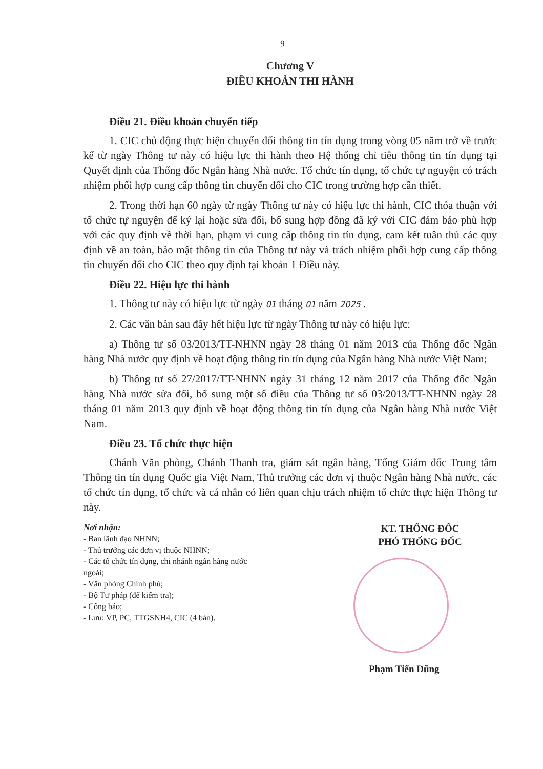9
Chương V
ĐIỀU KHOẢN THI HÀNH
Điều 21. Điều khoản chuyển tiếp
1. CIC chủ động thực hiện chuyển đổi thông tin tín dụng trong vòng 05 năm trở về trước kể từ ngày Thông tư này có hiệu lực thi hành theo Hệ thống chỉ tiêu thông tin tín dụng tại Quyết định của Thống đốc Ngân hàng Nhà nước. Tổ chức tín dụng, tổ chức tự nguyện có trách nhiệm phối hợp cung cấp thông tin chuyển đổi cho CIC trong trường hợp cần thiết.
2. Trong thời hạn 60 ngày từ ngày Thông tư này có hiệu lực thi hành, CIC thỏa thuận với tổ chức tự nguyện để ký lại hoặc sửa đổi, bổ sung hợp đồng đã ký với CIC đảm bảo phù hợp với các quy định về thời hạn, phạm vi cung cấp thông tin tín dụng, cam kết tuân thủ các quy định về an toàn, bảo mật thông tin của Thông tư này và trách nhiệm phối hợp cung cấp thông tin chuyển đổi cho CIC theo quy định tại khoản 1 Điều này.
Điều 22. Hiệu lực thi hành
1. Thông tư này có hiệu lực từ ngày 01 tháng 01 năm 2025 .
2. Các văn bản sau đây hết hiệu lực từ ngày Thông tư này có hiệu lực:
a) Thông tư số 03/2013/TT-NHNN ngày 28 tháng 01 năm 2013 của Thống đốc Ngân hàng Nhà nước quy định về hoạt động thông tin tín dụng của Ngân hàng Nhà nước Việt Nam;
b) Thông tư số 27/2017/TT-NHNN ngày 31 tháng 12 năm 2017 của Thống đốc Ngân hàng Nhà nước sửa đổi, bổ sung một số điều của Thông tư số 03/2013/TT-NHNN ngày 28 tháng 01 năm 2013 quy định về hoạt động thông tin tín dụng của Ngân hàng Nhà nước Việt Nam.
Điều 23. Tổ chức thực hiện
Chánh Văn phòng, Chánh Thanh tra, giám sát ngân hàng, Tổng Giám đốc Trung tâm Thông tin tín dụng Quốc gia Việt Nam, Thủ trưởng các đơn vị thuộc Ngân hàng Nhà nước, các tổ chức tín dụng, tổ chức và cá nhân có liên quan chịu trách nhiệm tổ chức thực hiện Thông tư này.
Nơi nhận:
- Ban lãnh đạo NHNN;
- Thủ trưởng các đơn vị thuộc NHNN;
- Các tổ chức tín dụng, chi nhánh ngân hàng nước ngoài;
- Văn phòng Chính phủ;
- Bộ Tư pháp (để kiểm tra);
- Công báo;
- Lưu: VP, PC, TTGSNH4, CIC (4 bản).
KT. THỐNG ĐỐC
PHÓ THỐNG ĐỐC
Phạm Tiến Dũng